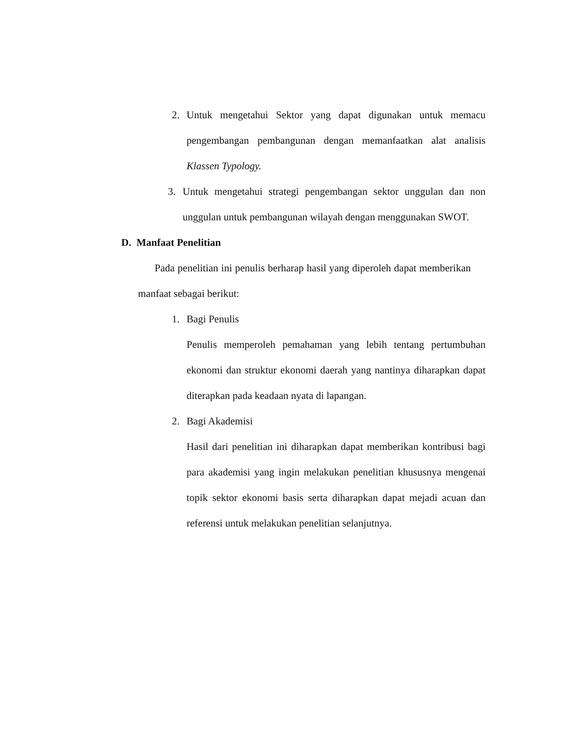2. Untuk mengetahui Sektor yang dapat digunakan untuk memacu pengembangan pembangunan dengan memanfaatkan alat analisis Klassen Typology.
3. Untuk mengetahui strategi pengembangan sektor unggulan dan non unggulan untuk pembangunan wilayah dengan menggunakan SWOT.
D. Manfaat Penelitian
Pada penelitian ini penulis berharap hasil yang diperoleh dapat memberikan manfaat sebagai berikut:
1. Bagi Penulis
Penulis memperoleh pemahaman yang lebih tentang pertumbuhan ekonomi dan struktur ekonomi daerah yang nantinya diharapkan dapat diterapkan pada keadaan nyata di lapangan.
2. Bagi Akademisi
Hasil dari penelitian ini diharapkan dapat memberikan kontribusi bagi para akademisi yang ingin melakukan penelitian khususnya mengenai topik sektor ekonomi basis serta diharapkan dapat mejadi acuan dan referensi untuk melakukan penelitian selanjutnya.